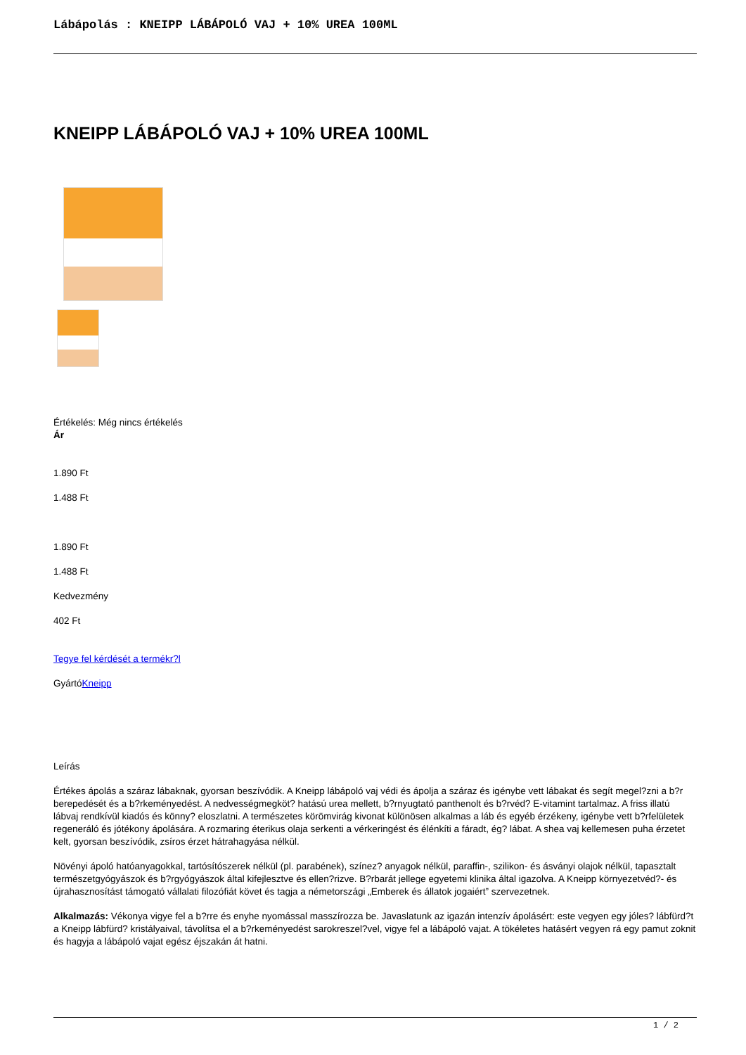Lábápolás : KNEIPP LÁBÁPOLÓ VAJ + 10% UREA 100ML
KNEIPP LÁBÁPOLÓ VAJ + 10% UREA 100ML
Értékelés: Még nincs értékelés
Ár
1.890 Ft
1.488 Ft
1.890 Ft
1.488 Ft
Kedvezmény
402 Ft
Tegye fel kérdését a termékr?l
GyártóKneipp
Leírás
Értékes ápolás a száraz lábaknak, gyorsan beszívódik. A Kneipp lábápoló vaj védi és ápolja a száraz és igénybe vett lábakat és segít megel?zni a b?r berepedését és a b?rkeményedést. A nedvességmegköt? hatású urea mellett, b?rnyugtató panthenolt és b?rvéd? E-vitamint tartalmaz. A friss illatú lábvaj rendkívül kiadós és könny? eloszlatni. A természetes körömvirág kivonat különösen alkalmas a láb és egyéb érzékeny, igénybe vett b?rfelületek regeneráló és jótékony ápolására. A rozmaring éterikus olaja serkenti a vérkeringést és élénkíti a fáradt, ég? lábat. A shea vaj kellemesen puha érzetet kelt, gyorsan beszívódik, zsíros érzet hátrahagyása nélkül.
Növényi ápoló hatóanyagokkal, tartósítószerek nélkül (pl. parabének), színez? anyagok nélkül, paraffin-, szilikon- és ásványi olajok nélkül, tapasztalt természetgyógyászok és b?rgyógyászok által kifejlesztve és ellen?rizve. B?rbarát jellege egyetemi klinika által igazolva. A Kneipp környezetvéd?- és újrahasznosítást támogató vállalati filozófiát követ és tagja a németországi „Emberek és állatok jogaiért” szervezetnek.
Alkalmazás: Vékonya vigye fel a b?rre és enyhe nyomással masszírozza be. Javaslatunk az igazán intenzív ápolásért: este vegyen egy jóles? lábfürd?t a Kneipp lábfürd? kristályaival, távolítsa el a b?rkeményedést sarokreszel?vel, vigye fel a lábápoló vajat. A tökéletes hatásért vegyen rá egy pamut zoknit és hagyja a lábápoló vajat egész éjszakán át hatni.
1 / 2